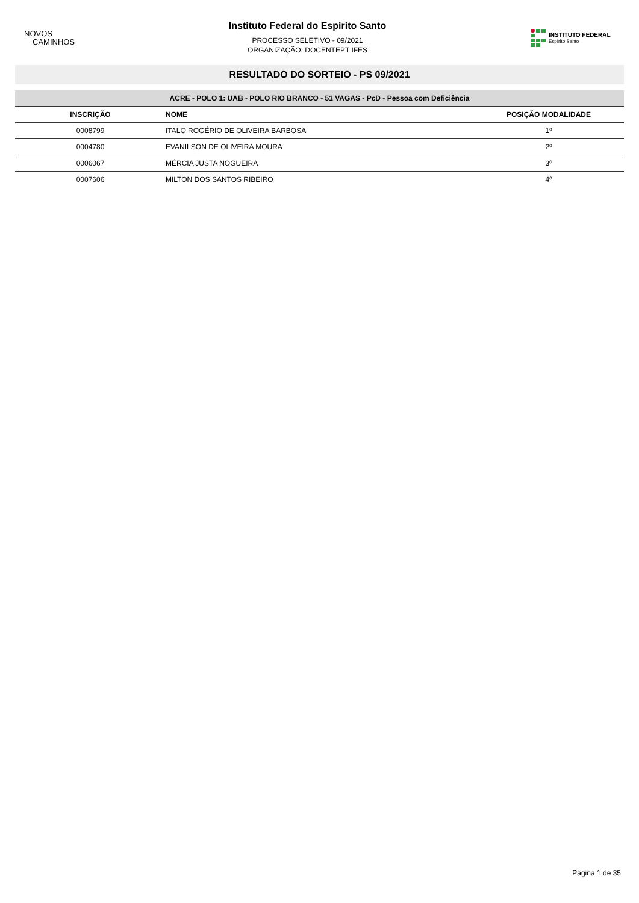NOVOS
CAMINHOS
Instituto Federal do Espirito Santo
PROCESSO SELETIVO - 09/2021
ORGANIZAÇÃO: DOCENTEPT IFES
INSTITUTO FEDERAL
Espírito Santo
RESULTADO DO SORTEIO - PS 09/2021
| ACRE - POLO 1: UAB - POLO RIO BRANCO - 51 VAGAS - PcD - Pessoa com Deficiência | | |
| --- | --- | --- |
| INSCRIÇÃO | NOME | POSIÇÃO MODALIDADE |
| 0008799 | ITALO ROGÉRIO DE OLIVEIRA BARBOSA | 1º |
| 0004780 | EVANILSON DE OLIVEIRA MOURA | 2º |
| 0006067 | MÉRCIA JUSTA NOGUEIRA | 3º |
| 0007606 | MILTON DOS SANTOS RIBEIRO | 4º |
Página 1 de 35